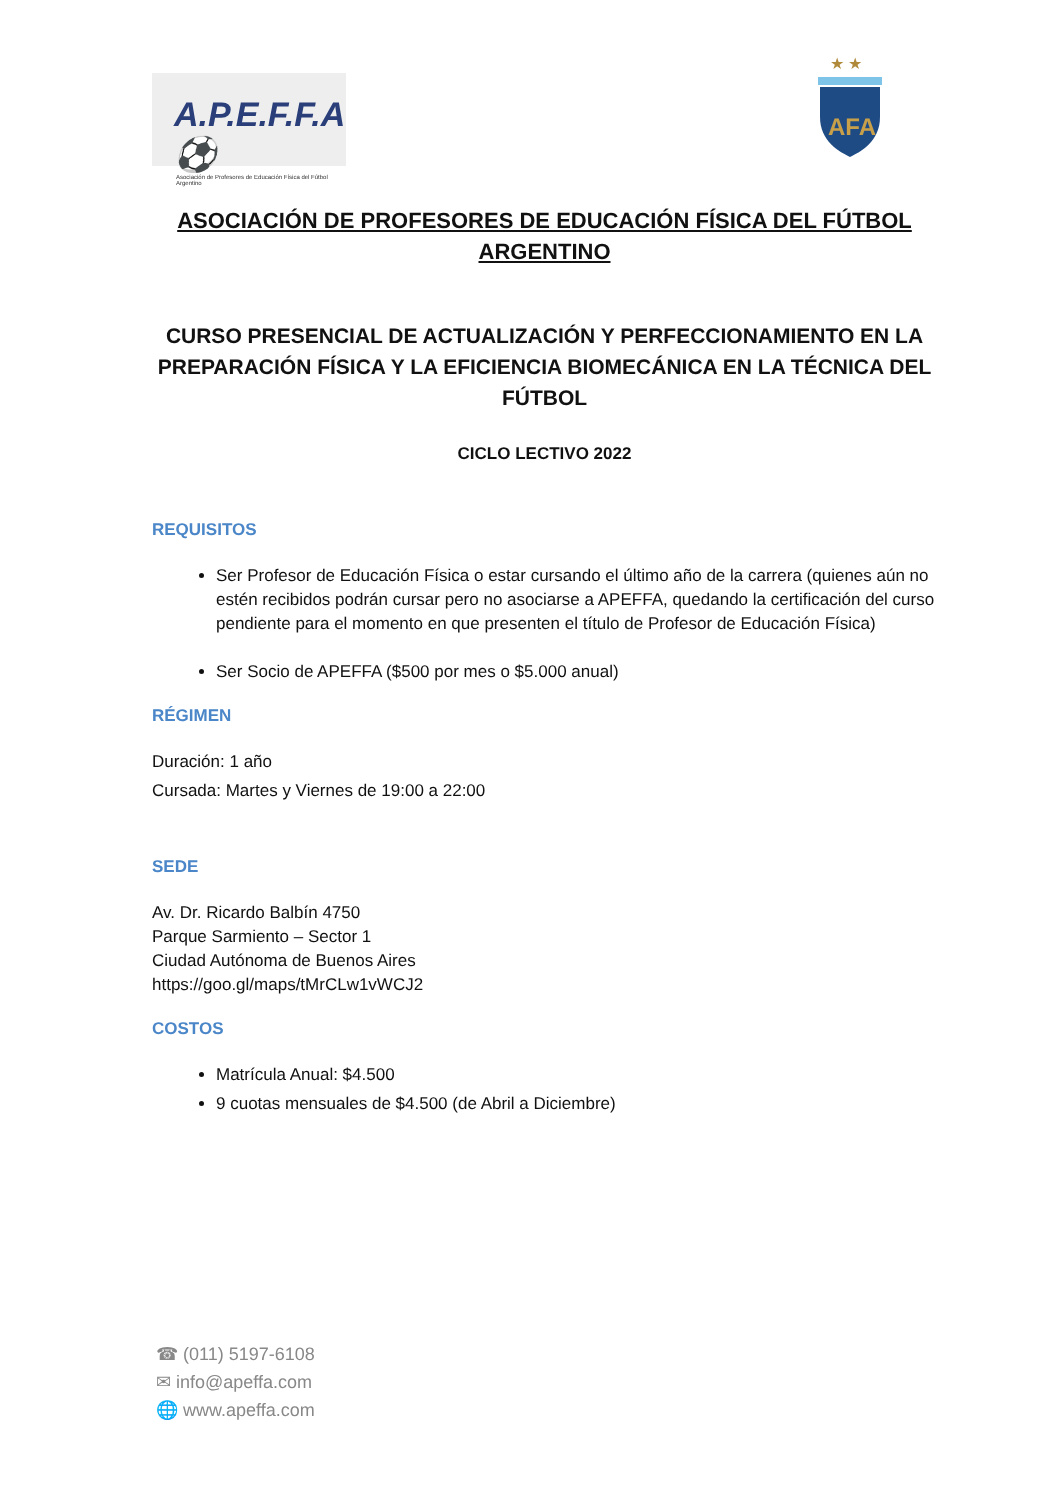A.P.E.F.F.A ⚽
Asociación de Profesores de Educación Física del Fútbol Argentino
★ ★
AFA
ASOCIACIÓN DE PROFESORES DE EDUCACIÓN FÍSICA DEL FÚTBOL ARGENTINO
CURSO PRESENCIAL DE ACTUALIZACIÓN Y PERFECCIONAMIENTO EN LA PREPARACIÓN FÍSICA Y LA EFICIENCIA BIOMECÁNICA EN LA TÉCNICA DEL FÚTBOL
CICLO LECTIVO 2022
REQUISITOS
Ser Profesor de Educación Física o estar cursando el último año de la carrera (quienes aún no estén recibidos podrán cursar pero no asociarse a APEFFA, quedando la certificación del curso pendiente para el momento en que presenten el título de Profesor de Educación Física)
Ser Socio de APEFFA ($500 por mes o $5.000 anual)
RÉGIMEN
Duración: 1 año
Cursada: Martes y Viernes de 19:00 a 22:00
SEDE
Av. Dr. Ricardo Balbín 4750
Parque Sarmiento – Sector 1
Ciudad Autónoma de Buenos Aires
https://goo.gl/maps/tMrCLw1vWCJ2
COSTOS
Matrícula Anual: $4.500
9 cuotas mensuales de $4.500 (de Abril a Diciembre)
☎ (011) 5197-6108
✉ info@apeffa.com
🌐 www.apeffa.com